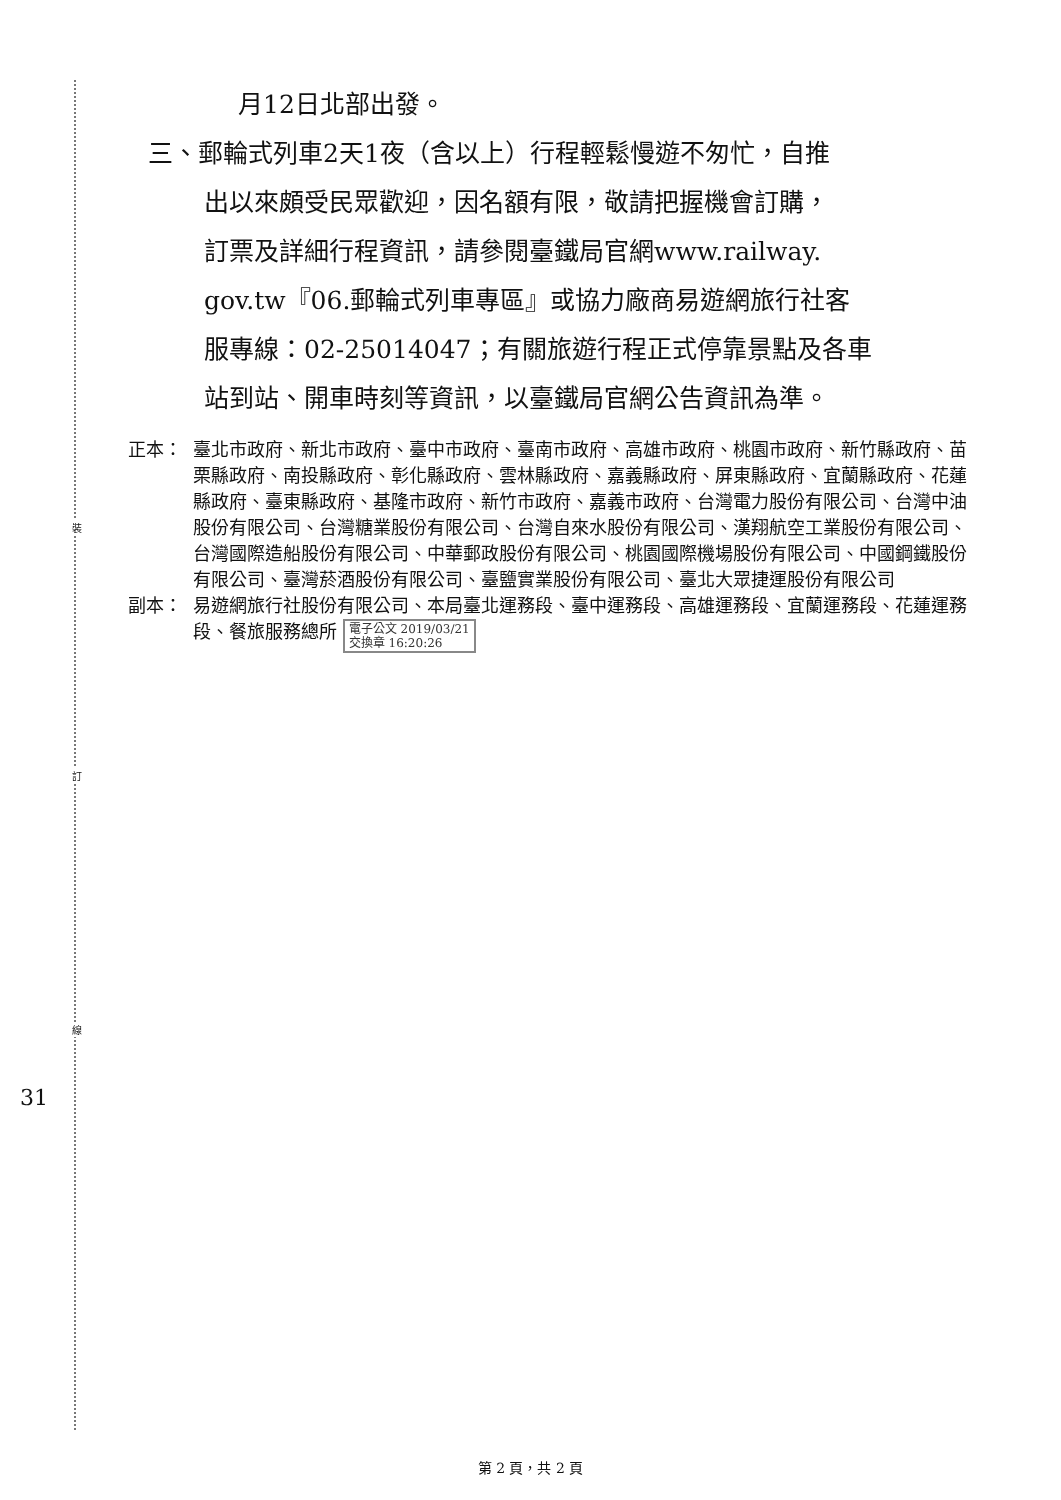裝
訂
線
31
月12日北部出發。
三、郵輪式列車2天1夜（含以上）行程輕鬆慢遊不匆忙，自推
出以來頗受民眾歡迎，因名額有限，敬請把握機會訂購，
訂票及詳細行程資訊，請參閱臺鐵局官網www.railway.
gov.tw『06.郵輪式列車專區』或協力廠商易遊網旅行社客
服專線：02-25014047；有關旅遊行程正式停靠景點及各車
站到站、開車時刻等資訊，以臺鐵局官網公告資訊為準。
正本： 臺北市政府、新北市政府、臺中市政府、臺南市政府、高雄市政府、桃園市政府、新竹縣政府、苗栗縣政府、南投縣政府、彰化縣政府、雲林縣政府、嘉義縣政府、屏東縣政府、宜蘭縣政府、花蓮縣政府、臺東縣政府、基隆市政府、新竹市政府、嘉義市政府、台灣電力股份有限公司、台灣中油股份有限公司、台灣糖業股份有限公司、台灣自來水股份有限公司、漢翔航空工業股份有限公司、台灣國際造船股份有限公司、中華郵政股份有限公司、桃園國際機場股份有限公司、中國鋼鐵股份有限公司、臺灣菸酒股份有限公司、臺鹽實業股份有限公司、臺北大眾捷運股份有限公司
副本： 易遊網旅行社股份有限公司、本局臺北運務段、臺中運務段、高雄運務段、宜蘭運務段、花蓮運務段、餐旅服務總所 電子公文 2019/03/21
交換章 16:20:26
第 2 頁，共 2 頁